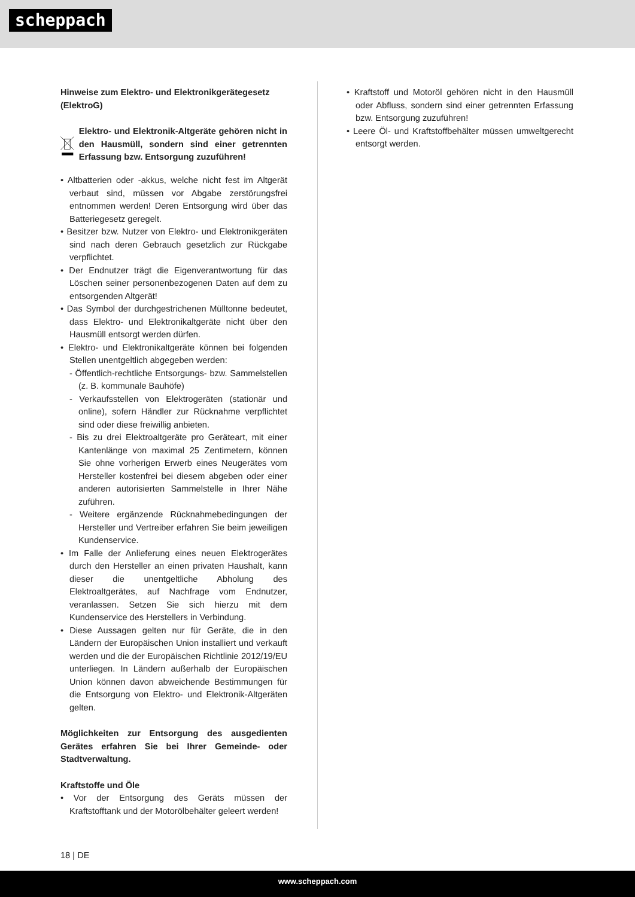scheppach
Hinweise zum Elektro- und Elektronikgerätegesetz (ElektroG)
Elektro- und Elektronik-Altgeräte gehören nicht in den Hausmüll, sondern sind einer getrennten Erfassung bzw. Entsorgung zuzuführen!
• Altbatterien oder -akkus, welche nicht fest im Altgerät verbaut sind, müssen vor Abgabe zerstörungsfrei entnommen werden! Deren Entsorgung wird über das Batteriegesetz geregelt.
• Besitzer bzw. Nutzer von Elektro- und Elektronikgeräten sind nach deren Gebrauch gesetzlich zur Rückgabe verpflichtet.
• Der Endnutzer trägt die Eigenverantwortung für das Löschen seiner personenbezogenen Daten auf dem zu entsorgenden Altgerät!
• Das Symbol der durchgestrichenen Mülltonne bedeutet, dass Elektro- und Elektronikaltgeräte nicht über den Hausmüll entsorgt werden dürfen.
• Elektro- und Elektronikaltgeräte können bei folgenden Stellen unentgeltlich abgegeben werden:
- Öffentlich-rechtliche Entsorgungs- bzw. Sammelstellen (z. B. kommunale Bauhöfe)
- Verkaufsstellen von Elektrogeräten (stationär und online), sofern Händler zur Rücknahme verpflichtet sind oder diese freiwillig anbieten.
- Bis zu drei Elektroaltgeräte pro Geräteart, mit einer Kantenlänge von maximal 25 Zentimetern, können Sie ohne vorherigen Erwerb eines Neugerätes vom Hersteller kostenfrei bei diesem abgeben oder einer anderen autorisierten Sammelstelle in Ihrer Nähe zuführen.
- Weitere ergänzende Rücknahmebedingungen der Hersteller und Vertreiber erfahren Sie beim jeweiligen Kundenservice.
• Im Falle der Anlieferung eines neuen Elektrogerätes durch den Hersteller an einen privaten Haushalt, kann dieser die unentgeltliche Abholung des Elektroaltgerätes, auf Nachfrage vom Endnutzer, veranlassen. Setzen Sie sich hierzu mit dem Kundenservice des Herstellers in Verbindung.
• Diese Aussagen gelten nur für Geräte, die in den Ländern der Europäischen Union installiert und verkauft werden und die der Europäischen Richtlinie 2012/19/EU unterliegen. In Ländern außerhalb der Europäischen Union können davon abweichende Bestimmungen für die Entsorgung von Elektro- und Elektronik-Altgeräten gelten.
Möglichkeiten zur Entsorgung des ausgedienten Gerätes erfahren Sie bei Ihrer Gemeinde- oder Stadtverwaltung.
Kraftstoffe und Öle
• Vor der Entsorgung des Geräts müssen der Kraftstofftank und der Motorölbehälter geleert werden!
• Kraftstoff und Motoröl gehören nicht in den Hausmüll oder Abfluss, sondern sind einer getrennten Erfassung bzw. Entsorgung zuzuführen!
• Leere Öl- und Kraftstoffbehälter müssen umweltgerecht entsorgt werden.
18 | DE
www.scheppach.com